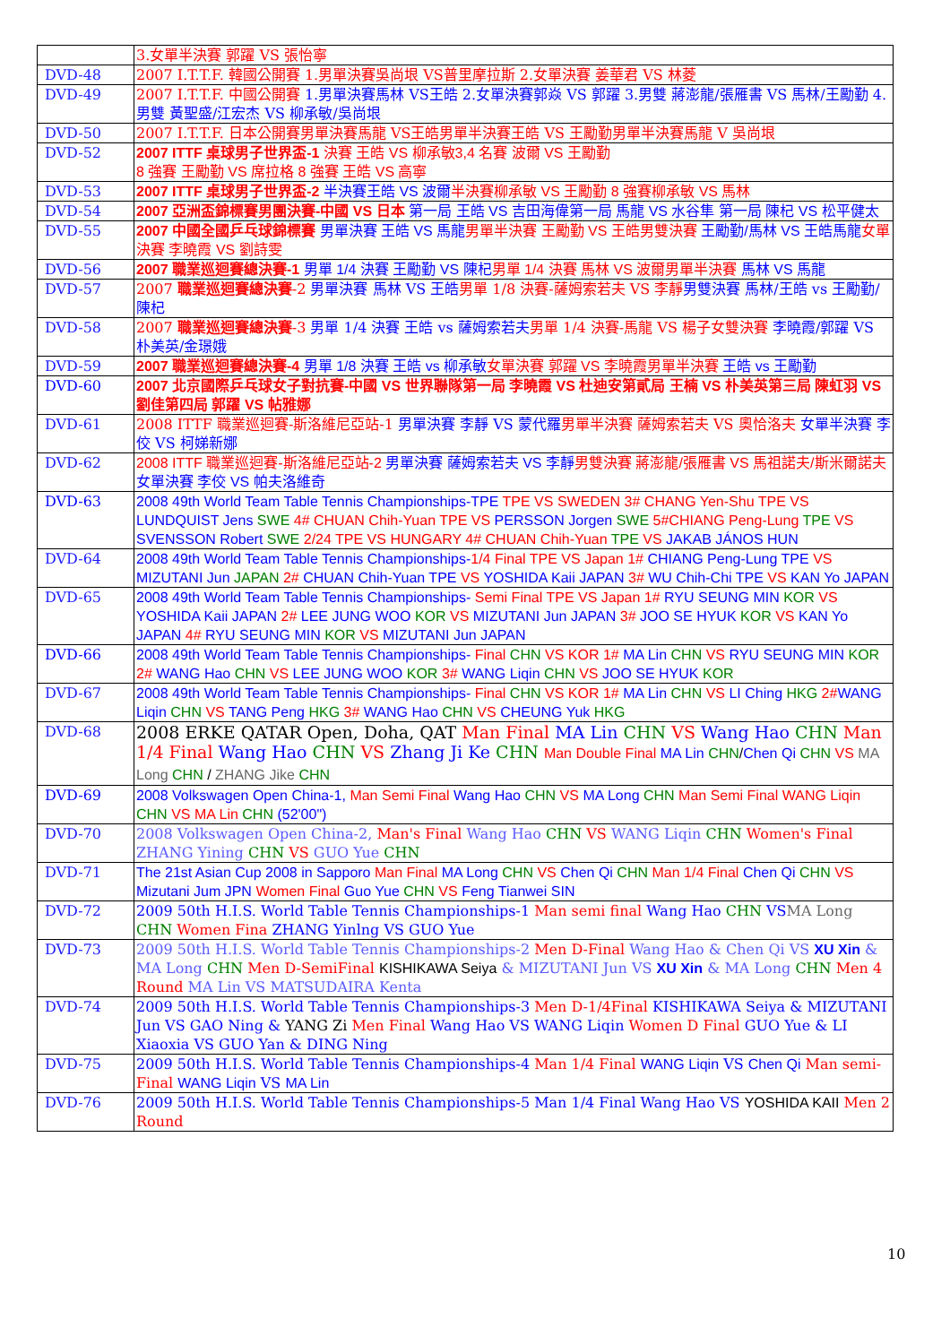| | 3.女單半決賽 郭躍 VS 張怡寧 |
| DVD-48 | 2007 I.T.T.F. 韓國公開賽 1.男單決賽吳尚垠 VS普里摩拉斯 2.女單決賽 姜華君 VS 林菱 |
| DVD-49 | 2007 I.T.T.F. 中國公開賽 1.男單決賽馬林 VS王皓 2.女單決賽郭焱 VS 郭躍 3.男雙 蔣澎龍/張雁書 VS 馬林/王勵勤 4.男雙 黃聖盛/江宏杰 VS 柳承敏/吳尚垠 |
| DVD-50 | 2007 I.T.T.F. 日本公開賽男單決賽馬龍 VS王皓男單半決賽王皓 VS 王勵勤男單半決賽馬龍 V 吳尚垠 |
| DVD-52 | 2007 ITTF 桌球男子世界盃-1 決賽 王皓 VS 柳承敏3,4 名賽 波爾 VS 王勵勤 8 強賽 王勵勤 VS 席拉格 8 強賽 王皓 VS 高寧 |
| DVD-53 | 2007 ITTF 桌球男子世界盃-2 半決賽王皓 VS 波爾 半決賽柳承敏 VS 王勵勤 8 強賽柳承敏 VS 馬林 |
| DVD-54 | 2007 亞洲盃錦標賽男團決賽-中國 VS 日本 第一局 王皓 VS 吉田海偉第一局 馬龍 VS 水谷隼 第一局 陳杞 VS 松平健太 |
| DVD-55 | 2007 中國全國乒乓球錦標賽 男單決賽 王皓 VS 馬龍 男單半決賽 王勵勤 VS 王皓男雙決賽 王勵勤/馬林 VS 王皓馬龍 女單決賽 李曉霞 VS 劉詩雯 |
| DVD-56 | 2007 職業巡迴賽總決賽-1 男單 1/4 決賽 王勵勤 VS 陳杞 男單 1/4 決賽 馬林 VS 波爾男單半決賽 馬林 VS 馬龍 |
| DVD-57 | 2007 職業巡迴賽總決賽 -2 男單決賽 馬林 VS 王皓 男單 1/8 決賽-薩姆索若夫 VS 李靜 男雙決賽 馬林/王皓 vs 王勵勤/陳杞 |
| DVD-58 | 2007 職業巡迴賽總決賽 -3 男單 1/4 決賽 王皓 vs 薩姆索若夫 男單 1/4 決賽-馬龍 VS 楊子女雙決賽 李曉霞/郭躍 VS 朴美英/金璟娥 |
| DVD-59 | 2007 職業巡迴賽總決賽-4 男單 1/8 決賽 王皓 vs 柳承敏 女單決賽 郭躍 VS 李曉霞男單半決賽 王皓 vs 王勵勤 |
| DVD-60 | 2007 北京國際乒乓球女子對抗賽-中國 VS 世界聯隊第一局 李曉霞 VS 杜迪安第貳局 王楠 VS 朴美英第三局 陳虹羽 VS 劉佳第四局 郭躍 VS 帖雅娜 |
| DVD-61 | 2008 ITTF 職業巡迴賽-斯洛維尼亞站-1 男單決賽 李靜 VS 蒙代羅 男單半決賽 薩姆索若夫 VS 奧恰洛夫 女單半決賽 李佼 VS 柯娣新娜 |
| DVD-62 | 2008 ITTF 職業巡迴賽-斯洛維尼亞站-2 男單決賽 薩姆索若夫 VS 李靜 男雙決賽 蔣澎龍/張雁書 VS 馬祖諾夫/斯米爾諾夫 女單決賽 李佼 VS 帕夫洛維奇 |
| DVD-63 | 2008 49th World Team Table Tennis Championships-TPE TPE VS SWEDEN 3# CHANG Yen-Shu TPE VS LUNDQUIST Jens SWE 4# CHUAN Chih-Yuan TPE VS PERSSON Jorgen SWE 5#CHIANG Peng-Lung TPE VS SVENSSON Robert SWE 2/24 TPE VS HUNGARY 4# CHUAN Chih-Yuan TPE VS JAKAB JÁNOS HUN |
| DVD-64 | 2008 49th World Team Table Tennis Championships- 1/4 Final TPE VS Japan 1# CHIANG Peng-Lung TPE VS MIZUTANI Jun JAPAN 2# CHUAN Chih-Yuan TPE VS YOSHIDA Kaii JAPAN 3# WU Chih-Chi TPE VS KAN Yo JAPAN |
| DVD-65 | 2008 49th World Team Table Tennis Championships- Semi Final TPE VS Japan 1# RYU SEUNG MIN KOR VS YOSHIDA Kaii JAPAN 2# LEE JUNG WOO KOR VS MIZUTANI Jun JAPAN 3# JOO SE HYUK KOR VS KAN Yo JAPAN 4# RYU SEUNG MIN KOR VS MIZUTANI Jun JAPAN |
| DVD-66 | 2008 49th World Team Table Tennis Championships- Final CHN VS KOR 1# MA Lin CHN VS RYU SEUNG MIN KOR 2# WANG Hao CHN VS LEE JUNG WOO KOR 3# WANG Liqin CHN VS JOO SE HYUK KOR |
| DVD-67 | 2008 49th World Team Table Tennis Championships- Final CHN VS KOR 1# MA Lin CHN VS LI Ching HKG 2# WANG Liqin CHN VS TANG Peng HKG 3# WANG Hao CHN VS CHEUNG Yuk HKG |
| DVD-68 | 2008 ERKE QATAR Open, Doha, QAT Man Final MA Lin CHN VS Wang Hao CHN Man 1/4 Final Wang Hao CHN VS Zhang Ji Ke CHN Man Double Final MA Lin CHN / Chen Qi CHN VS MA Long CHN / ZHANG Jike CHN |
| DVD-69 | 2008 Volkswagen Open China-1, Man Semi Final Wang Hao CHN VS MA Long CHN Man Semi Final WANG Liqin CHN VS MA Lin CHN (52'00") |
| DVD-70 | 2008 Volkswagen Open China-2, Man's Final Wang Hao CHN VS WANG Liqin CHN Women's Final ZHANG Yining CHN VS GUO Yue CHN |
| DVD-71 | The 21st Asian Cup 2008 in Sapporo Man Final MA Long CHN VS Chen Qi CHN Man 1/4 Final Chen Qi CHN VS Mizutani Jum JPN Women Final Guo Yue CHN VS Feng Tianwei SIN |
| DVD-72 | 2009 50th H.I.S. World Table Tennis Championships-1 Man semi final Wang Hao CHN VS MA Long CHN Women Fina ZHANG Yinlng VS GUO Yue |
| DVD-73 | 2009 50th H.I.S. World Table Tennis Championships-2 Men D-Final Wang Hao & Chen Qi VS XU Xin & MA Long CHN Men D-SemiFinal KISHIKAWA Seiya & MIZUTANI Jun VS XU Xin & MA Long CHN Men 4 Round MA Lin VS MATSUDAIRA Kenta |
| DVD-74 | 2009 50th H.I.S. World Table Tennis Championships-3 Men D-1/4Final KISHIKAWA Seiya & MIZUTANI Jun VS GAO Ning & YANG Zi Men Final Wang Hao VS WANG Liqin Women D Final GUO Yue & LI Xiaoxia VS GUO Yan & DING Ning |
| DVD-75 | 2009 50th H.I.S. World Table Tennis Championships-4 Man 1/4 Final WANG Liqin VS Chen Qi Man semi-Final WANG Liqin VS MA Lin |
| DVD-76 | 2009 50th H.I.S. World Table Tennis Championships-5 Man 1/4 Final Wang Hao VS YOSHIDA KAII Men 2 Round |
10